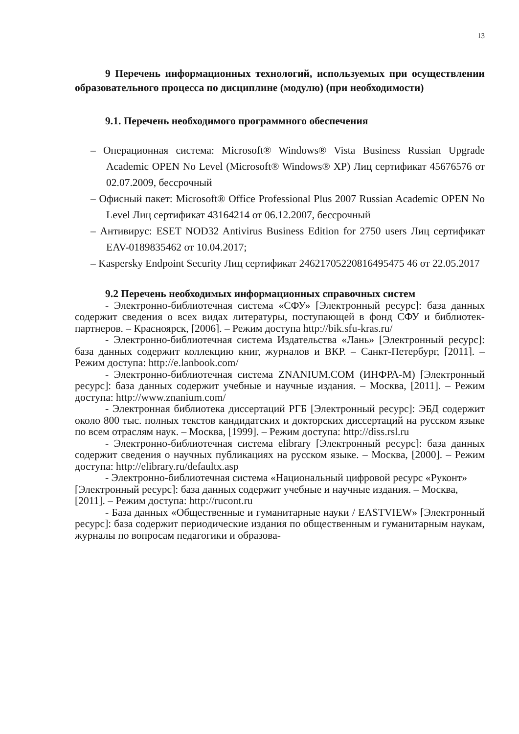13
9 Перечень информационных технологий, используемых при осуществлении образовательного процесса по дисциплине (модулю) (при необходимости)
9.1. Перечень необходимого программного обеспечения
– Операционная система: Microsoft® Windows® Vista Business Russian Upgrade Academic OPEN No Level (Microsoft® Windows® XP) Лиц сертификат 45676576 от 02.07.2009, бессрочный
– Офисный пакет: Microsoft® Office Professional Plus 2007 Russian Academic OPEN No Level Лиц сертификат 43164214 от 06.12.2007, бессрочный
– Антивирус: ESET NOD32 Antivirus Business Edition for 2750 users Лиц сертификат EAV-0189835462 от 10.04.2017;
– Kaspersky Endpoint Security Лиц сертификат 24621705220816495475 46 от 22.05.2017
9.2 Перечень необходимых информационных справочных систем
- Электронно-библиотечная система «СФУ» [Электронный ресурс]: база данных содержит сведения о всех видах литературы, поступающей в фонд СФУ и библиотек-партнеров. – Красноярск, [2006]. – Режим доступа http://bik.sfu-kras.ru/
- Электронно-библиотечная система Издательства «Лань» [Электронный ресурс]: база данных содержит коллекцию книг, журналов и ВКР. – Санкт-Петербург, [2011]. – Режим доступа: http://e.lanbook.com/
- Электронно-библиотечная система ZNANIUM.COM (ИНФРА-М) [Электронный ресурс]: база данных содержит учебные и научные издания. – Москва, [2011]. – Режим доступа: http://www.znanium.com/
- Электронная библиотека диссертаций РГБ [Электронный ресурс]: ЭБД содержит около 800 тыс. полных текстов кандидатских и докторских диссертаций на русском языке по всем отраслям наук. – Москва, [1999]. – Режим доступа: http://diss.rsl.ru
- Электронно-библиотечная система elibrary [Электронный ресурс]: база данных содержит сведения о научных публикациях на русском языке. – Москва, [2000]. – Режим доступа: http://elibrary.ru/defaultx.asp
- Электронно-библиотечная система «Национальный цифровой ресурс «Руконт» [Электронный ресурс]: база данных содержит учебные и научные издания. – Москва, [2011]. – Режим доступа: http://rucont.ru
- База данных «Общественные и гуманитарные науки / EASTVIEW» [Электронный ресурс]: база содержит периодические издания по общественным и гуманитарным наукам, журналы по вопросам педагогики и образова-